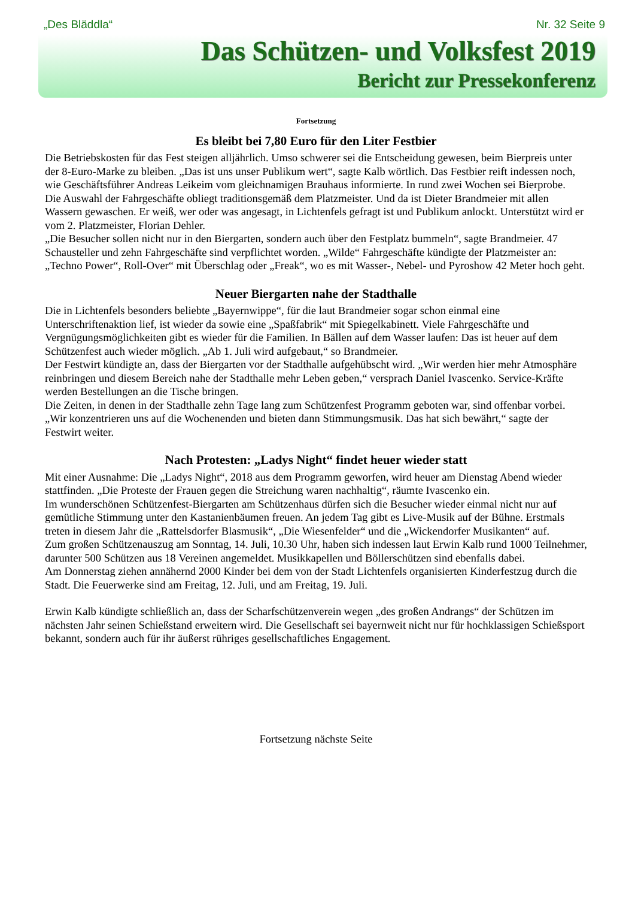„Des Bläddla“Nr. 32 Seite 9
Das Schützen- und Volksfest 2019
Bericht zur Pressekonferenz
Fortsetzung
Es bleibt bei 7,80 Euro für den Liter Festbier
Die Betriebskosten für das Fest steigen alljährlich. Umso schwerer sei die Entscheidung gewesen, beim Bierpreis unter der 8-Euro-Marke zu bleiben. „Das ist uns unser Publikum wert“, sagte Kalb wörtlich. Das Festbier reift indessen noch, wie Geschäftsführer Andreas Leikeim vom gleichnamigen Brauhaus informierte. In rund zwei Wochen sei Bierprobe.
Die Auswahl der Fahrgeschäfte obliegt traditionsgemäß dem Platzmeister. Und da ist Dieter Brandmeier mit allen Wassern gewaschen. Er weiß, wer oder was angesagt, in Lichtenfels gefragt ist und Publikum anlockt. Unterstützt wird er vom 2. Platzmeister, Florian Dehler.
„Die Besucher sollen nicht nur in den Biergarten, sondern auch über den Festplatz bummeln“, sagte Brandmeier. 47 Schausteller und zehn Fahrgeschäfte sind verpflichtet worden. „Wilde“ Fahrgeschäfte kündigte der Platzmeister an: „Techno Power“, Roll-Over“ mit Überschlag oder „Freak“, wo es mit Wasser-, Nebel- und Pyroshow 42 Meter hoch geht.
Neuer Biergarten nahe der Stadthalle
Die in Lichtenfels besonders beliebte „Bayernwippe“, für die laut Brandmeier sogar schon einmal eine Unterschriftenaktion lief, ist wieder da sowie eine „Spaßfabrik“ mit Spiegelkabinett. Viele Fahrgeschäfte und Vergnügungsmöglichkeiten gibt es wieder für die Familien. In Bällen auf dem Wasser laufen: Das ist heuer auf dem Schützenfest auch wieder möglich. „Ab 1. Juli wird aufgebaut,“ so Brandmeier.
Der Festwirt kündigte an, dass der Biergarten vor der Stadthalle aufgehübscht wird. „Wir werden hier mehr Atmosphäre reinbringen und diesem Bereich nahe der Stadthalle mehr Leben geben,“ versprach Daniel Ivascenko. Service-Kräfte werden Bestellungen an die Tische bringen.
Die Zeiten, in denen in der Stadthalle zehn Tage lang zum Schützenfest Programm geboten war, sind offenbar vorbei. „Wir konzentrieren uns auf die Wochenenden und bieten dann Stimmungsmusik. Das hat sich bewährt,“ sagte der Festwirt weiter.
Nach Protesten: „Ladys Night“ findet heuer wieder statt
Mit einer Ausnahme: Die „Ladys Night“, 2018 aus dem Programm geworfen, wird heuer am Dienstag Abend wieder stattfinden. „Die Proteste der Frauen gegen die Streichung waren nachhaltig“, räumte Ivascenko ein.
Im wunderschönen Schützenfest-Biergarten am Schützenhaus dürfen sich die Besucher wieder einmal nicht nur auf gemütliche Stimmung unter den Kastanienbäumen freuen. An jedem Tag gibt es Live-Musik auf der Bühne. Erstmals treten in diesem Jahr die „Rattelsdorfer Blasmusik“, „Die Wiesenfelder“ und die „Wickendorfer Musikanten“ auf.
Zum großen Schützenauszug am Sonntag, 14. Juli, 10.30 Uhr, haben sich indessen laut Erwin Kalb rund 1000 Teilnehmer, darunter 500 Schützen aus 18 Vereinen angemeldet. Musikkapellen und Böllerschützen sind ebenfalls dabei.
Am Donnerstag ziehen annähernd 2000 Kinder bei dem von der Stadt Lichtenfels organisierten Kinderfestzug durch die Stadt. Die Feuerwerke sind am Freitag, 12. Juli, und am Freitag, 19. Juli.
Erwin Kalb kündigte schließlich an, dass der Scharfschützenverein wegen „des großen Andrangs“ der Schützen im nächsten Jahr seinen Schießstand erweitern wird. Die Gesellschaft sei bayernweit nicht nur für hochklassigen Schießsport bekannt, sondern auch für ihr äußerst rühriges gesellschaftliches Engagement.
Fortsetzung nächste Seite